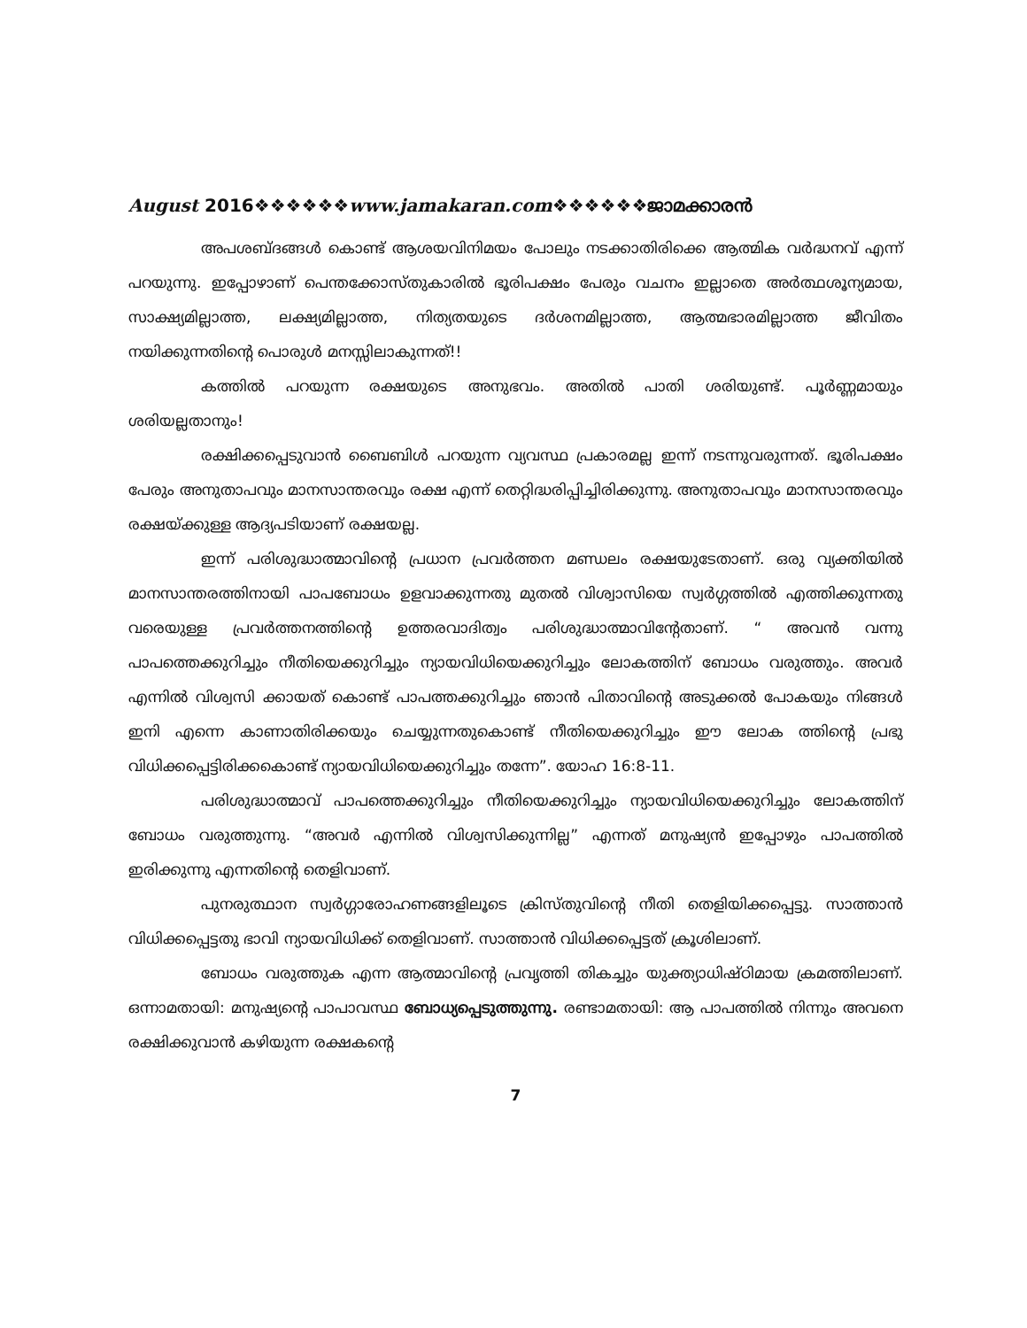August 2016❖❖❖❖❖❖www.jamakaran.com❖❖❖❖❖❖ജാമക്കാരൻ
അപശബ്ദങ്ങൾ കൊണ്ട് ആശയവിനിമയം പോലും നടക്കാതിരിക്കെ ആത്മിക വർദ്ധനവ് എന്ന് പറയുന്നു. ഇപ്പോഴാണ് പെന്തക്കോസ്തുകാരിൽ ഭൂരിപക്ഷം പേരും വചനം ഇല്ലാതെ അർത്ഥശൂന്യമായ, സാക്ഷ്യമില്ലാത്ത, ലക്ഷ്യമില്ലാത്ത, നിത്യതയുടെ ദർശനമില്ലാത്ത, ആത്മഭാരമില്ലാത്ത ജീവിതം നയിക്കുന്നതിന്റെ പൊരുൾ മനസ്സിലാകുന്നത്!!
കത്തിൽ പറയുന്ന രക്ഷയുടെ അനുഭവം. അതിൽ പാതി ശരിയുണ്ട്. പൂർണ്ണമായും ശരിയല്ലതാനും!
രക്ഷിക്കപ്പെടുവാൻ ബൈബിൾ പറയുന്ന വ്യവസ്ഥ പ്രകാരമല്ല ഇന്ന് നടന്നുവരുന്നത്. ഭൂരിപക്ഷം പേരും അനുതാപവും മാനസാന്തരവും രക്ഷ എന്ന് തെറ്റിദ്ധരിപ്പിച്ചിരിക്കുന്നു. അനുതാപവും മാനസാന്തരവും രക്ഷയ്ക്കുള്ള ആദ്യപടിയാണ് രക്ഷയല്ല.
ഇന്ന് പരിശുദ്ധാത്മാവിന്റെ പ്രധാന പ്രവർത്തന മണ്ഡലം രക്ഷയുടേതാണ്. ഒരു വ്യക്തിയിൽ മാനസാന്തരത്തിനായി പാപബോധം ഉളവാക്കുന്നതു മുതൽ വിശ്വാസിയെ സ്വർഗ്ഗത്തിൽ എത്തിക്കുന്നതു വരെയുള്ള പ്രവർത്തനത്തിന്റെ ഉത്തരവാദിത്വം പരിശുദ്ധാത്മാവിന്റേതാണ്. “ അവൻ വന്നു പാപത്തെക്കുറിച്ചും നീതിയെക്കുറിച്ചും ന്യായവിധിയെക്കുറിച്ചും ലോകത്തിന് ബോധം വരുത്തും. അവർ എന്നിൽ വിശ്വസി ക്കായത് കൊണ്ട് പാപത്തക്കുറിച്ചും ഞാൻ പിതാവിന്റെ അടുക്കൽ പോകയും നിങ്ങൾ ഇനി എന്നെ കാണാതിരിക്കയും ചെയ്യുന്നതുകൊണ്ട് നീതിയെക്കുറിച്ചും ഈ ലോക ത്തിന്റെ പ്രഭു വിധിക്കപ്പെട്ടിരിക്കകൊണ്ട് ന്യായവിധിയെക്കുറിച്ചും തന്നേ”. യോഹ 16:8-11.
പരിശുദ്ധാത്മാവ് പാപത്തെക്കുറിച്ചും നീതിയെക്കുറിച്ചും ന്യായവിധിയെക്കുറിച്ചും ലോകത്തിന് ബോധം വരുത്തുന്നു. “അവർ എന്നിൽ വിശ്വസിക്കുന്നില്ല” എന്നത് മനുഷ്യൻ ഇപ്പോഴും പാപത്തിൽ ഇരിക്കുന്നു എന്നതിന്റെ തെളിവാണ്.
പുനരുത്ഥാന സ്വർഗ്ഗാരോഹണങ്ങളിലൂടെ ക്രിസ്തുവിന്റെ നീതി തെളിയിക്കപ്പെട്ടു. സാത്താൻ വിധിക്കപ്പെട്ടതു ഭാവി ന്യായവിധിക്ക് തെളിവാണ്. സാത്താൻ വിധിക്കപ്പെട്ടത് ക്രൂശിലാണ്.
ബോധം വരുത്തുക എന്ന ആത്മാവിന്റെ പ്രവൃത്തി തികച്ചും യുക്ത്യാധിഷ്ഠിമായ ക്രമത്തിലാണ്. ഒന്നാമതായി: മനുഷ്യന്റെ പാപാവസ്ഥ ബോധ്യപ്പെടുത്തുന്നു. രണ്ടാമതായി: ആ പാപത്തിൽ നിന്നും അവനെ രക്ഷിക്കുവാൻ കഴിയുന്ന രക്ഷകന്റെ
7